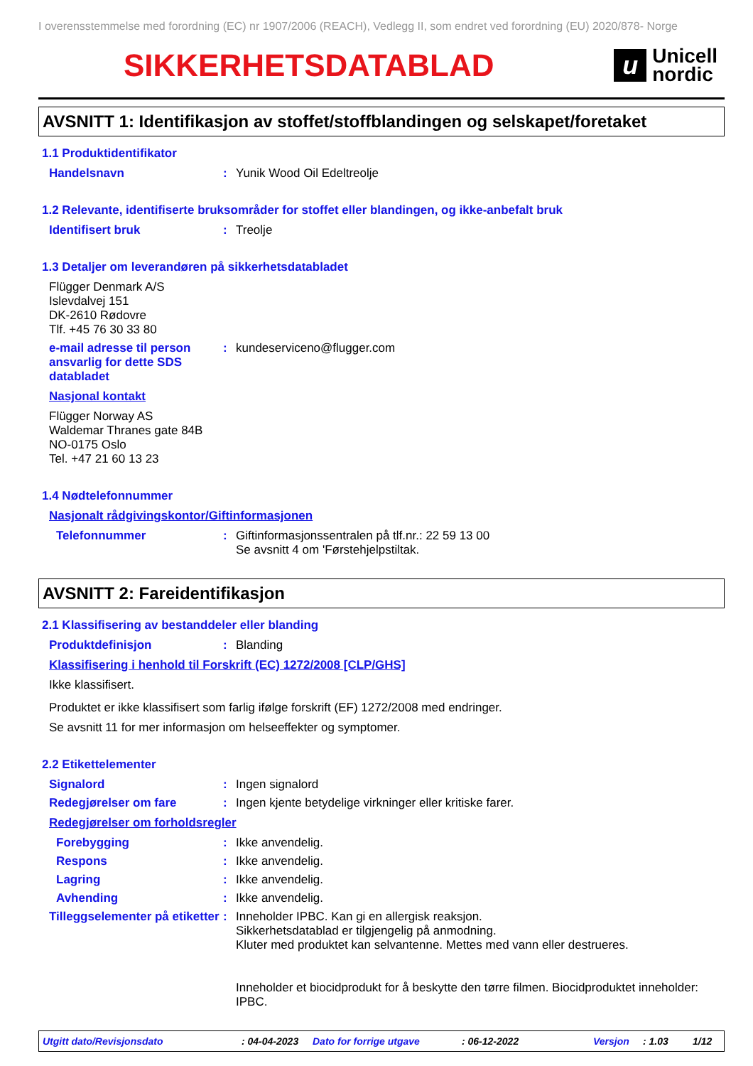I overensstemmelse med forordning (EC) nr 1907/2006 (REACH), Vedlegg II, som endret ved forordning (EU) 2020/878- Norge
SIKKERHETSDATABLAD
u
Unicell
nordic
AVSNITT 1: Identifikasjon av stoffet/stoffblandingen og selskapet/foretaket
1.1 Produktidentifikator
Handelsnavn : Yunik Wood Oil Edeltreolje
1.2 Relevante, identifiserte bruksområder for stoffet eller blandingen, og ikke-anbefalt bruk
Identifisert bruk : Treolje
1.3 Detaljer om leverandøren på sikkerhetsdatabladet
Flügger Denmark A/S
Islevdalvej 151
DK-2610 Rødovre
Tlf. +45 76 30 33 80
e-mail adresse til person ansvarlig for dette SDS databladet
: kundeserviceno@flugger.com
Nasjonal kontakt
Flügger Norway AS
Waldemar Thranes gate 84B
NO-0175 Oslo
Tel. +47 21 60 13 23
1.4 Nødtelefonnummer
Nasjonalt rådgivingskontor/Giftinformasjonen
Telefonnummer : Giftinformasjonssentralen på tlf.nr.: 22 59 13 00
Se avsnitt 4 om 'Førstehjelpstiltak.
AVSNITT 2: Fareidentifikasjon
2.1 Klassifisering av bestanddeler eller blanding
Produktdefinisjon : Blanding
Klassifisering i henhold til Forskrift (EC) 1272/2008 [CLP/GHS]
Ikke klassifisert.
Produktet er ikke klassifisert som farlig ifølge forskrift (EF) 1272/2008 med endringer.
Se avsnitt 11 for mer informasjon om helseeffekter og symptomer.
2.2 Etikettelementer
Signalord : Ingen signalord
Redegjørelser om fare : Ingen kjente betydelige virkninger eller kritiske farer.
Redegjørelser om forholdsregler
Forebygging : Ikke anvendelig.
Respons : Ikke anvendelig.
Lagring : Ikke anvendelig.
Avhending : Ikke anvendelig.
Tilleggselementer på etiketter
: Inneholder IPBC. Kan gi en allergisk reaksjon.
Sikkerhetsdatablad er tilgjengelig på anmodning.
Kluter med produktet kan selvantenne. Mettes med vann eller destrueres.
Inneholder et biocidprodukt for å beskytte den tørre filmen. Biocidproduktet inneholder: IPBC.
Utgitt dato/Revisjonsdato: 04-04-2023 Dato for forrige utgave: 06-12-2022 Versjon: 1.03 1/12